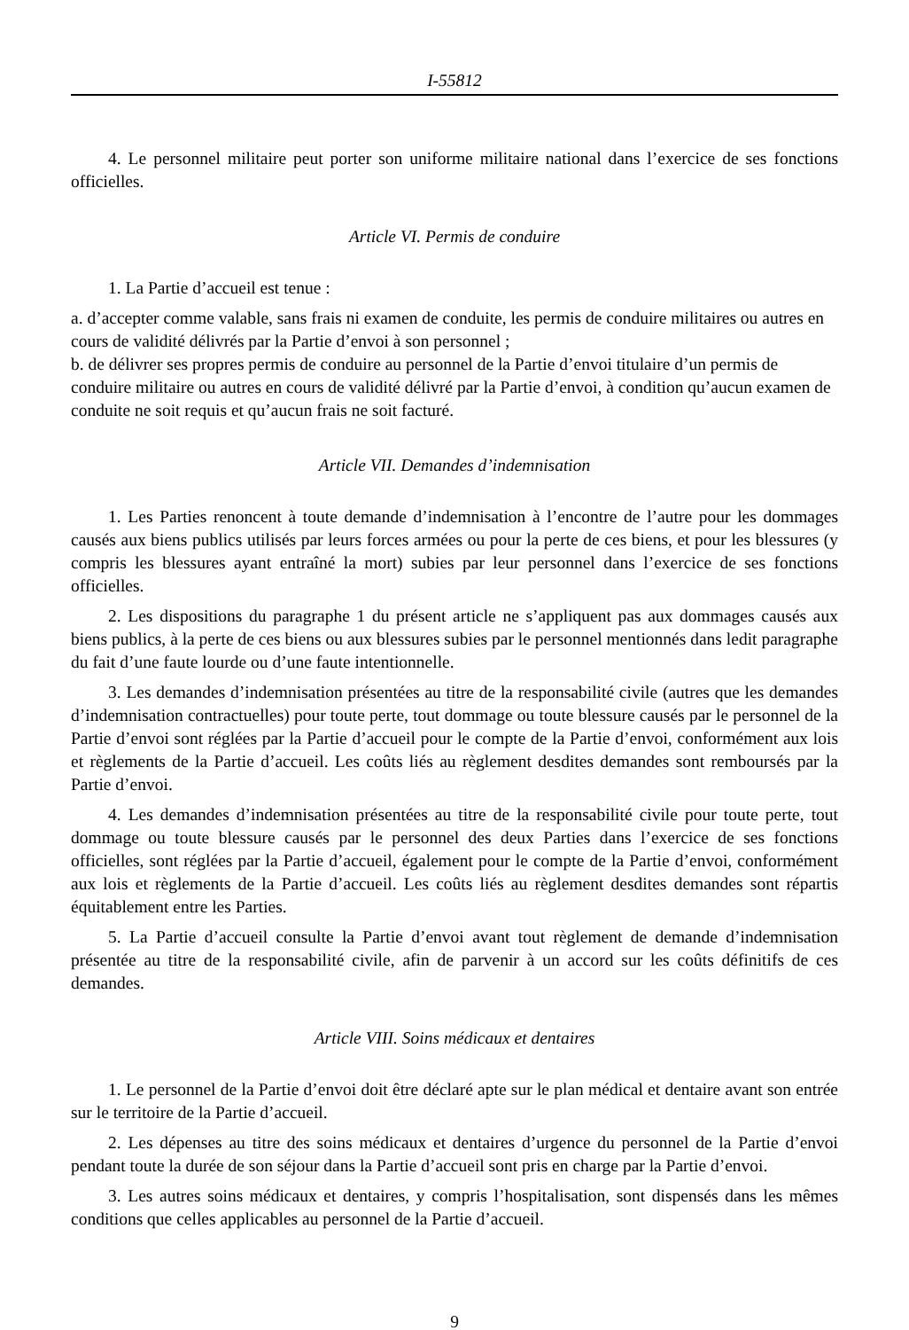I-55812
4. Le personnel militaire peut porter son uniforme militaire national dans l’exercice de ses fonctions officielles.
Article VI. Permis de conduire
1. La Partie d’accueil est tenue :
a. d’accepter comme valable, sans frais ni examen de conduite, les permis de conduire militaires ou autres en cours de validité délivrés par la Partie d’envoi à son personnel ;
b. de délivrer ses propres permis de conduire au personnel de la Partie d’envoi titulaire d’un permis de conduire militaire ou autres en cours de validité délivré par la Partie d’envoi, à condition qu’aucun examen de conduite ne soit requis et qu’aucun frais ne soit facturé.
Article VII. Demandes d’indemnisation
1. Les Parties renoncent à toute demande d’indemnisation à l’encontre de l’autre pour les dommages causés aux biens publics utilisés par leurs forces armées ou pour la perte de ces biens, et pour les blessures (y compris les blessures ayant entraîné la mort) subies par leur personnel dans l’exercice de ses fonctions officielles.
2. Les dispositions du paragraphe 1 du présent article ne s’appliquent pas aux dommages causés aux biens publics, à la perte de ces biens ou aux blessures subies par le personnel mentionnés dans ledit paragraphe du fait d’une faute lourde ou d’une faute intentionnelle.
3. Les demandes d’indemnisation présentées au titre de la responsabilité civile (autres que les demandes d’indemnisation contractuelles) pour toute perte, tout dommage ou toute blessure causés par le personnel de la Partie d’envoi sont réglées par la Partie d’accueil pour le compte de la Partie d’envoi, conformément aux lois et règlements de la Partie d’accueil. Les coûts liés au règlement desdites demandes sont remboursés par la Partie d’envoi.
4. Les demandes d’indemnisation présentées au titre de la responsabilité civile pour toute perte, tout dommage ou toute blessure causés par le personnel des deux Parties dans l’exercice de ses fonctions officielles, sont réglées par la Partie d’accueil, également pour le compte de la Partie d’envoi, conformément aux lois et règlements de la Partie d’accueil. Les coûts liés au règlement desdites demandes sont répartis équitablement entre les Parties.
5. La Partie d’accueil consulte la Partie d’envoi avant tout règlement de demande d’indemnisation présentée au titre de la responsabilité civile, afin de parvenir à un accord sur les coûts définitifs de ces demandes.
Article VIII. Soins médicaux et dentaires
1. Le personnel de la Partie d’envoi doit être déclaré apte sur le plan médical et dentaire avant son entrée sur le territoire de la Partie d’accueil.
2. Les dépenses au titre des soins médicaux et dentaires d’urgence du personnel de la Partie d’envoi pendant toute la durée de son séjour dans la Partie d’accueil sont pris en charge par la Partie d’envoi.
3. Les autres soins médicaux et dentaires, y compris l’hospitalisation, sont dispensés dans les mêmes conditions que celles applicables au personnel de la Partie d’accueil.
9